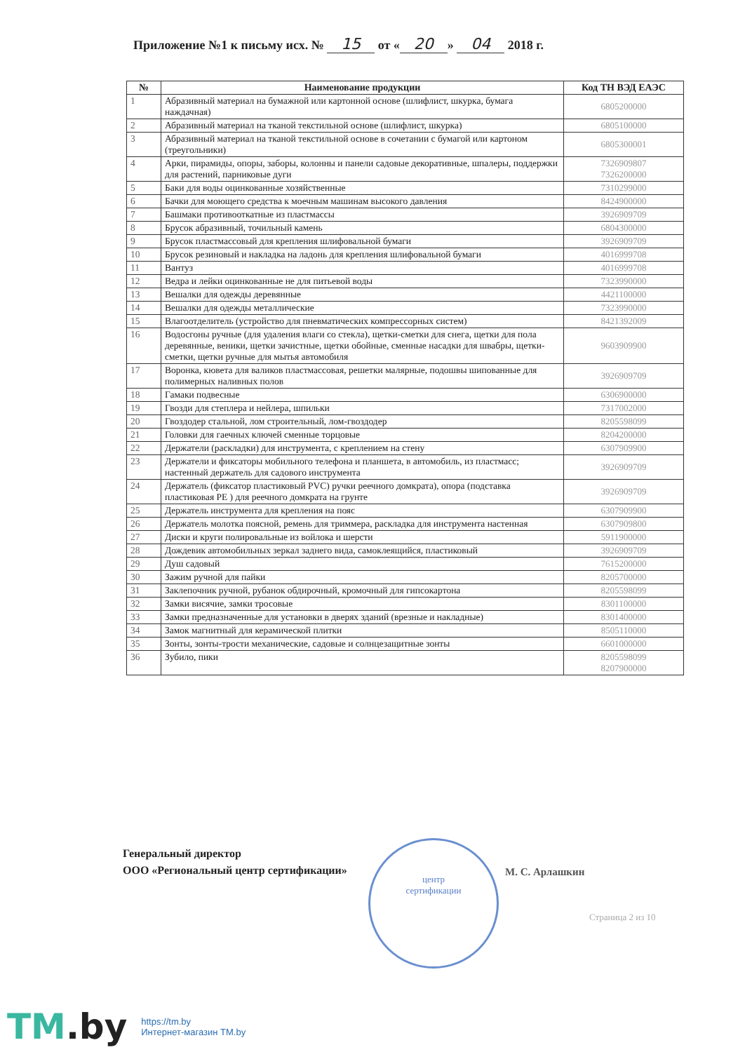Приложение №1 к письму исх. № 15 от « 20 » 04 2018 г.
| № | Наименование продукции | Код ТН ВЭД ЕАЭС |
| --- | --- | --- |
| 1 | Абразивный материал на бумажной или картонной основе (шлифлист, шкурка, бумага наждачная) | 6805200000 |
| 2 | Абразивный материал на тканой текстильной основе (шлифлист, шкурка) | 6805100000 |
| 3 | Абразивный материал на тканой текстильной основе в сочетании с бумагой или картоном (треугольники) | 6805300001 |
| 4 | Арки, пирамиды, опоры, заборы, колонны и панели садовые декоративные, шпалеры, поддержки для растений, парниковые дуги | 7326909807 7326200000 |
| 5 | Баки для воды оцинкованные хозяйственные | 7310299000 |
| 6 | Бачки для моющего средства к моечным машинам высокого давления | 8424900000 |
| 7 | Башмаки противооткатные из пластмассы | 3926909709 |
| 8 | Брусок абразивный, точильный камень | 6804300000 |
| 9 | Брусок пластмассовый для крепления шлифовальной бумаги | 3926909709 |
| 10 | Брусок резиновый и накладка на ладонь для крепления шлифовальной бумаги | 4016999708 |
| 11 | Вантуз | 4016999708 |
| 12 | Ведра и лейки оцинкованные не для питьевой воды | 7323990000 |
| 13 | Вешалки для одежды деревянные | 4421100000 |
| 14 | Вешалки для одежды металлические | 7323990000 |
| 15 | Влагоотделитель (устройство для пневматических компрессорных систем) | 8421392009 |
| 16 | Водосгоны ручные (для удаления влаги со стекла), щетки-сметки для снега, щетки для пола деревянные, веники, щетки зачистные, щетки обойные, сменные насадки для швабры, щетки-сметки, щетки ручные для мытья автомобиля | 9603909900 |
| 17 | Воронка, кювета для валиков пластмассовая, решетки малярные, подошвы шипованные для полимерных наливных полов | 3926909709 |
| 18 | Гамаки подвесные | 6306900000 |
| 19 | Гвозди для степлера и нейлера, шпильки | 7317002000 |
| 20 | Гвоздодер стальной, лом строительный, лом-гвоздодер | 8205598099 |
| 21 | Головки для гаечных ключей сменные торцовые | 8204200000 |
| 22 | Держатели (раскладки) для инструмента, с креплением на стену | 6307909900 |
| 23 | Держатели и фиксаторы мобильного телефона и планшета, в автомобиль, из пластмасс; настенный держатель для садового инструмента | 3926909709 |
| 24 | Держатель (фиксатор пластиковый PVC) ручки реечного домкрата), опора (подставка пластиковая PE ) для реечного домкрата на грунте | 3926909709 |
| 25 | Держатель инструмента для крепления на пояс | 6307909900 |
| 26 | Держатель молотка поясной, ремень для триммера, раскладка для инструмента настенная | 6307909800 |
| 27 | Диски и круги полировальные из войлока и шерсти | 5911900000 |
| 28 | Дождевик автомобильных зеркал заднего вида, самоклеящийся, пластиковый | 3926909709 |
| 29 | Душ садовый | 7615200000 |
| 30 | Зажим ручной для пайки | 8205700000 |
| 31 | Заклепочник ручной, рубанок обдирочный, кромочный для гипсокартона | 8205598099 |
| 32 | Замки висячие, замки тросовые | 8301100000 |
| 33 | Замки предназначенные для установки в дверях зданий (врезные и накладные) | 8301400000 |
| 34 | Замок магнитный для керамической плитки | 8505110000 |
| 35 | Зонты, зонты-трости механические, садовые и солнцезащитные зонты | 6601000000 |
| 36 | Зубило, пики | 8205598099 8207900000 |
центр
сертификации
Генеральный директор
ООО «Региональный центр сертификации»
М. С. Арлашкин
Страница 2 из 10
TM.by
https://tm.by
Интернет-магазин TM.by